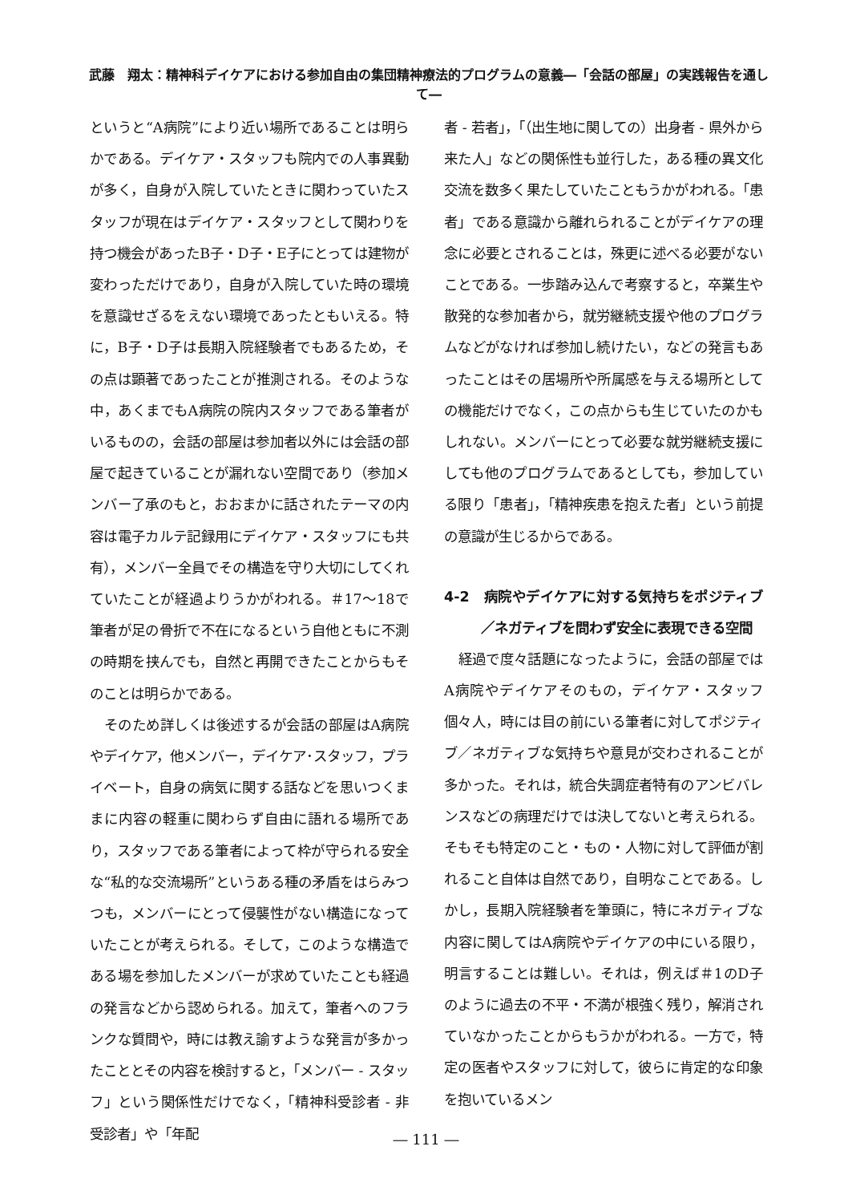武藤　翔太：精神科デイケアにおける参加自由の集団精神療法的プログラムの意義―「会話の部屋」の実践報告を通して―
というと“A病院”により近い場所であることは明らかである。デイケア・スタッフも院内での人事異動が多く，自身が入院していたときに関わっていたスタッフが現在はデイケア・スタッフとして関わりを持つ機会があったB子・D子・E子にとっては建物が変わっただけであり，自身が入院していた時の環境を意識せざるをえない環境であったともいえる。特に，B子・D子は長期入院経験者でもあるため，その点は顕著であったことが推測される。そのような中，あくまでもA病院の院内スタッフである筆者がいるものの，会話の部屋は参加者以外には会話の部屋で起きていることが漏れない空間であり（参加メンバー了承のもと，おおまかに話されたテーマの内容は電子カルテ記録用にデイケア・スタッフにも共有），メンバー全員でその構造を守り大切にしてくれていたことが経過よりうかがわれる。＃17～18で筆者が足の骨折で不在になるという自他ともに不測の時期を挟んでも，自然と再開できたことからもそのことは明らかである。
そのため詳しくは後述するが会話の部屋はA病院やデイケア，他メンバー，デイケア･スタッフ，プライベート，自身の病気に関する話などを思いつくままに内容の軽重に関わらず自由に語れる場所であり，スタッフである筆者によって枠が守られる安全な“私的な交流場所”というある種の矛盾をはらみつつも，メンバーにとって侵襲性がない構造になっていたことが考えられる。そして，このような構造である場を参加したメンバーが求めていたことも経過の発言などから認められる。加えて，筆者へのフランクな質問や，時には教え諭すような発言が多かったこととその内容を検討すると，「メンバー - スタッフ」という関係性だけでなく，「精神科受診者 - 非受診者」や「年配
者 - 若者」，「（出生地に関しての）出身者 - 県外から来た人」などの関係性も並行した，ある種の異文化交流を数多く果たしていたこともうかがわれる。「患者」である意識から離れられることがデイケアの理念に必要とされることは，殊更に述べる必要がないことである。一歩踏み込んで考察すると，卒業生や散発的な参加者から，就労継続支援や他のプログラムなどがなければ参加し続けたい，などの発言もあったことはその居場所や所属感を与える場所としての機能だけでなく，この点からも生じていたのかもしれない。メンバーにとって必要な就労継続支援にしても他のプログラムであるとしても，参加している限り「患者」，「精神疾患を抱えた者」という前提の意識が生じるからである。
4-2　病院やデイケアに対する気持ちをポジティブ／ネガティブを問わず安全に表現できる空間
経過で度々話題になったように，会話の部屋ではA病院やデイケアそのもの，デイケア・スタッフ個々人，時には目の前にいる筆者に対してポジティブ／ネガティブな気持ちや意見が交わされることが多かった。それは，統合失調症者特有のアンビバレンスなどの病理だけでは決してないと考えられる。そもそも特定のこと・もの・人物に対して評価が割れること自体は自然であり，自明なことである。しかし，長期入院経験者を筆頭に，特にネガティブな内容に関してはA病院やデイケアの中にいる限り，明言することは難しい。それは，例えば＃1のD子のように過去の不平・不満が根強く残り，解消されていなかったことからもうかがわれる。一方で，特定の医者やスタッフに対して，彼らに肯定的な印象を抱いているメン
― 111 ―